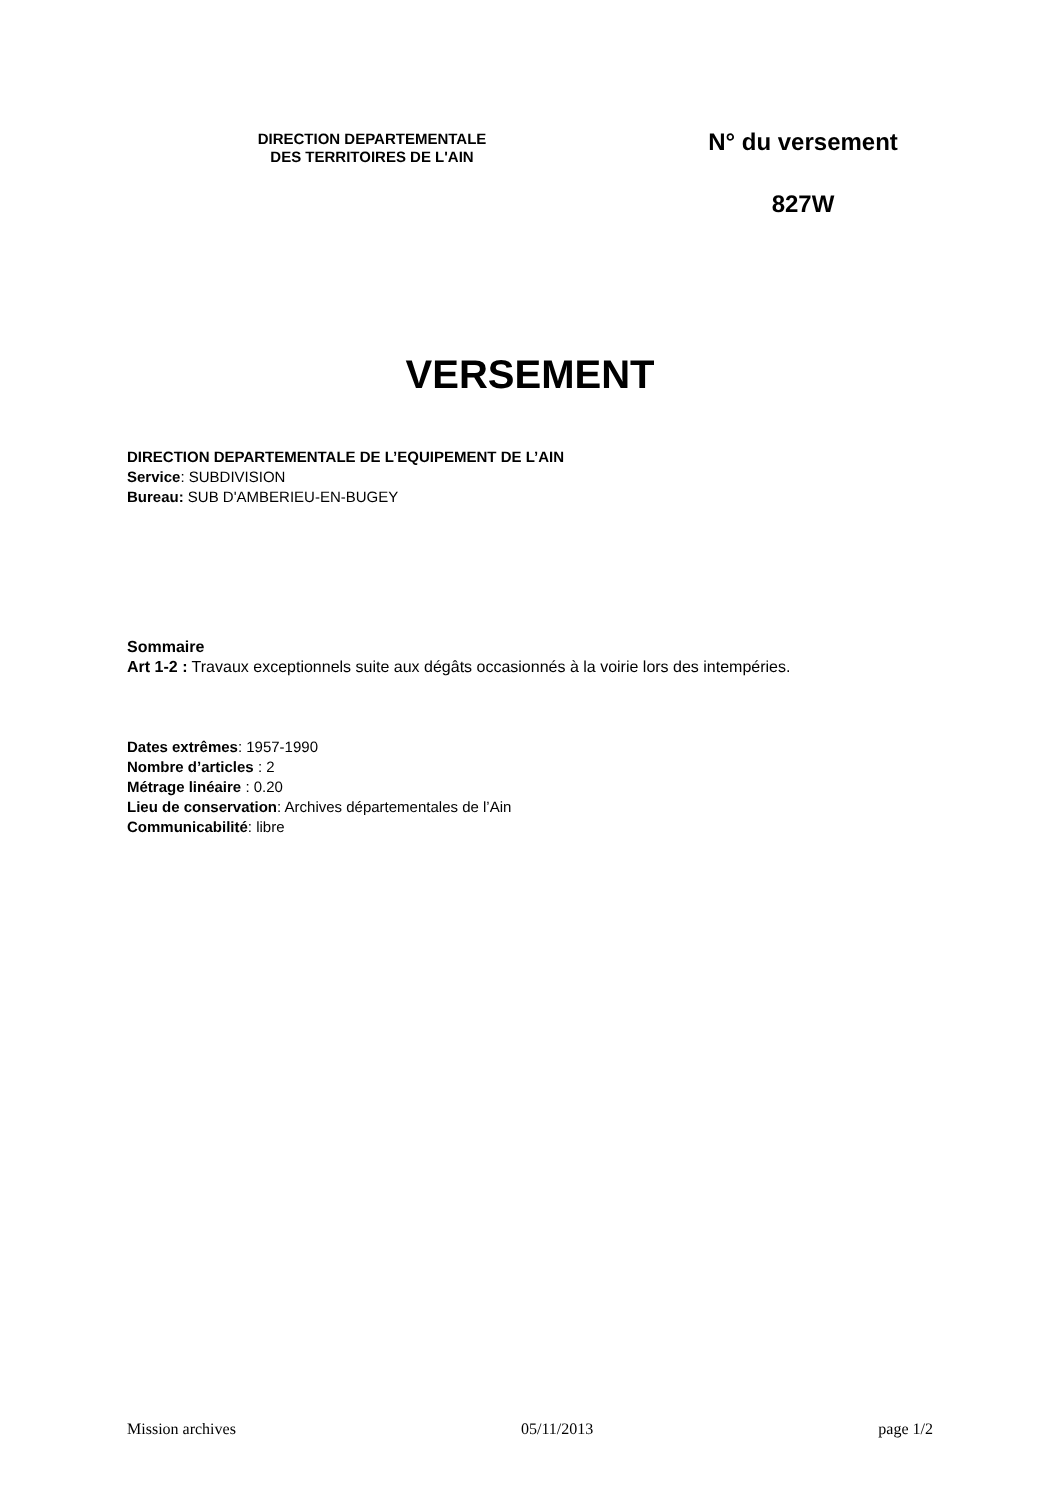DIRECTION DEPARTEMENTALE
DES TERRITOIRES DE L'AIN
N° du versement
827W
VERSEMENT
DIRECTION DEPARTEMENTALE DE L’EQUIPEMENT DE L’AIN
Service: SUBDIVISION
Bureau: SUB D'AMBERIEU-EN-BUGEY
Sommaire
Art 1-2 : Travaux exceptionnels suite aux dégâts occasionnés à la voirie lors des intempéries.
Dates extrêmes: 1957-1990
Nombre d’articles : 2
Métrage linéaire : 0.20
Lieu de conservation: Archives départementales de l’Ain
Communicabilité: libre
Mission archives 05/11/2013 page 1/2